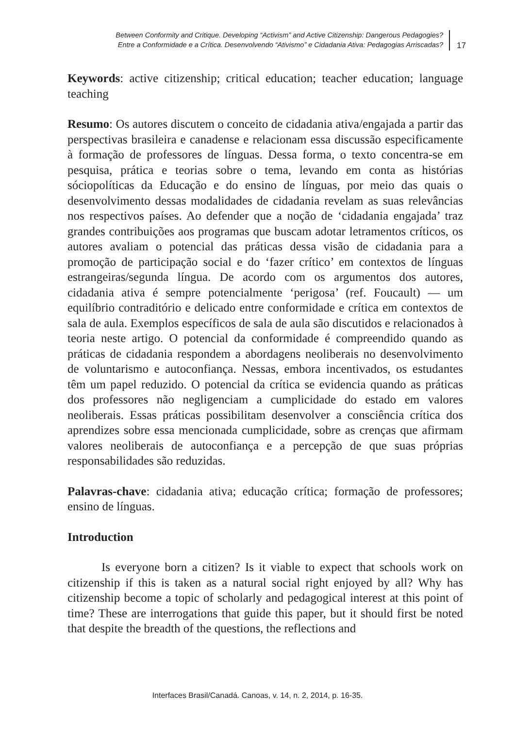Between Conformity and Critique. Developing “Activism” and Active Citizenship: Dangerous Pedagogies?
Entre a Conformidade e a Crítica. Desenvolvendo “Ativismo” e Cidadania Ativa: Pedagogias Arriscadas?
17
Keywords: active citizenship; critical education; teacher education; language teaching
Resumo: Os autores discutem o conceito de cidadania ativa/engajada a partir das perspectivas brasileira e canadense e relacionam essa discussão especificamente à formação de professores de línguas. Dessa forma, o texto concentra-se em pesquisa, prática e teorias sobre o tema, levando em conta as histórias sóciopolíticas da Educação e do ensino de línguas, por meio das quais o desenvolvimento dessas modalidades de cidadania revelam as suas relevâncias nos respectivos países. Ao defender que a noção de ‘cidadania engajada’ traz grandes contribuições aos programas que buscam adotar letramentos críticos, os autores avaliam o potencial das práticas dessa visão de cidadania para a promoção de participação social e do ‘fazer crítico’ em contextos de línguas estrangeiras/segunda língua. De acordo com os argumentos dos autores, cidadania ativa é sempre potencialmente ‘perigosa’ (ref. Foucault) — um equilíbrio contraditório e delicado entre conformidade e crítica em contextos de sala de aula. Exemplos específicos de sala de aula são discutidos e relacionados à teoria neste artigo. O potencial da conformidade é compreendido quando as práticas de cidadania respondem a abordagens neoliberais no desenvolvimento de voluntarismo e autoconfiança. Nessas, embora incentivados, os estudantes têm um papel reduzido. O potencial da crítica se evidencia quando as práticas dos professores não negligenciam a cumplicidade do estado em valores neoliberais. Essas práticas possibilitam desenvolver a consciência crítica dos aprendizes sobre essa mencionada cumplicidade, sobre as crenças que afirmam valores neoliberais de autoconfiança e a percepção de que suas próprias responsabilidades são reduzidas.
Palavras-chave: cidadania ativa; educação crítica; formação de professores; ensino de línguas.
Introduction
Is everyone born a citizen? Is it viable to expect that schools work on citizenship if this is taken as a natural social right enjoyed by all? Why has citizenship become a topic of scholarly and pedagogical interest at this point of time? These are interrogations that guide this paper, but it should first be noted that despite the breadth of the questions, the reflections and
Interfaces Brasil/Canadá. Canoas, v. 14, n. 2, 2014, p. 16-35.